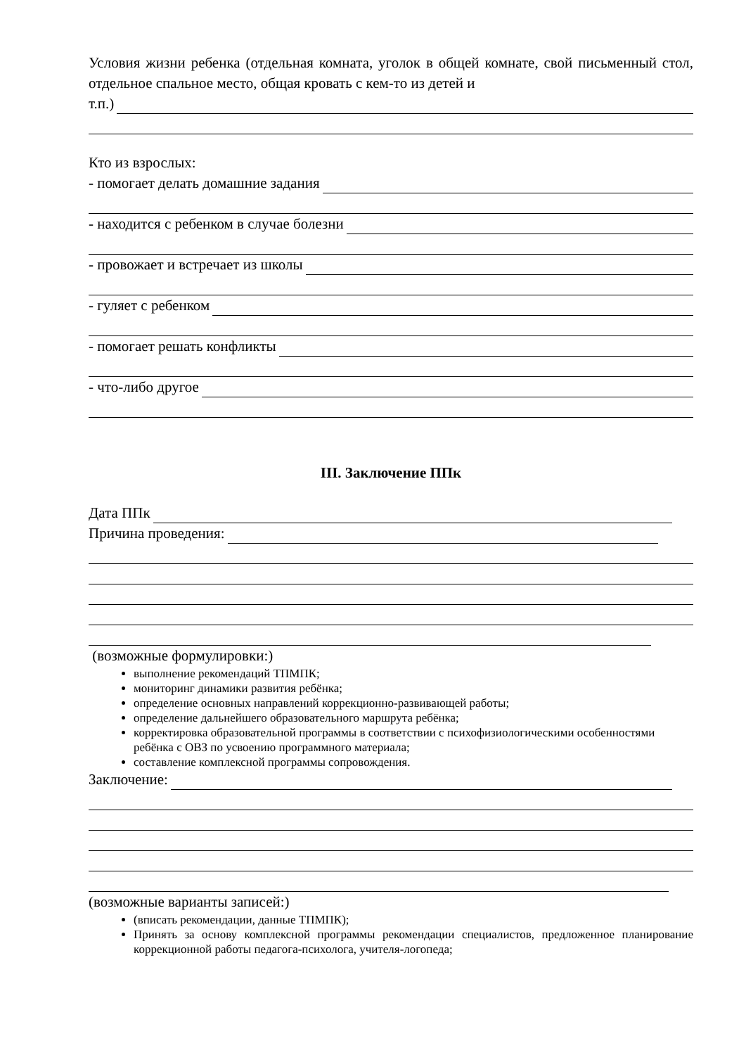Условия жизни ребенка (отдельная комната, уголок в общей комнате, свой письменный стол, отдельное спальное место, общая кровать с кем-то из детей и
т.п.)
Кто из взрослых:
- помогает делать домашние задания
- находится с ребенком в случае болезни
- провожает и встречает из школы
- гуляет с ребенком
- помогает решать конфликты
- что-либо другое
III. Заключение ППк
Дата ППк
Причина проведения:
(возможные формулировки:)
выполнение рекомендаций ТПМПК;
мониторинг динамики развития ребёнка;
определение основных направлений коррекционно-развивающей работы;
определение дальнейшего образовательного маршрута ребёнка;
корректировка образовательной программы в соответствии с психофизиологическими особенностями ребёнка с ОВЗ по усвоению программного материала;
составление комплексной программы сопровождения.
Заключение:
(возможные варианты записей:)
(вписать рекомендации, данные ТПМПК);
Принять за основу комплексной программы рекомендации специалистов, предложенное планирование коррекционной работы педагога-психолога, учителя-логопеда;